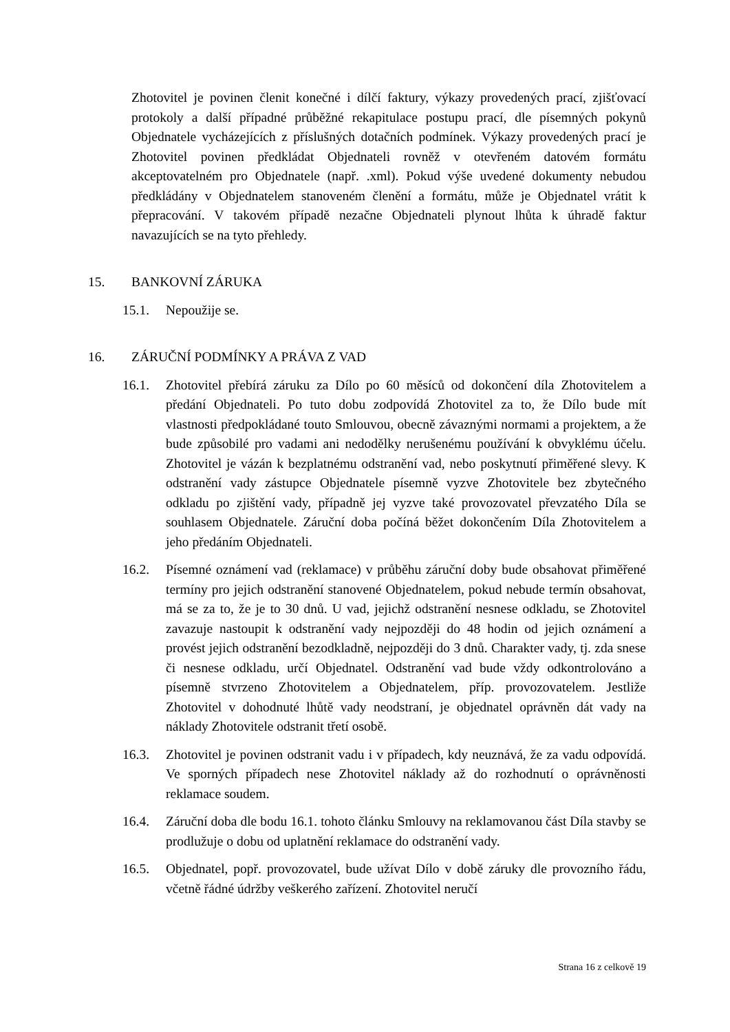Zhotovitel je povinen členit konečné i dílčí faktury, výkazy provedených prací, zjišťovací protokoly a další případné průběžné rekapitulace postupu prací, dle písemných pokynů Objednatele vycházejících z příslušných dotačních podmínek. Výkazy provedených prací je Zhotovitel povinen předkládat Objednateli rovněž v otevřeném datovém formátu akceptovatelném pro Objednatele (např. .xml). Pokud výše uvedené dokumenty nebudou předkládány v Objednatelem stanoveném členění a formátu, může je Objednatel vrátit k přepracování. V takovém případě nezačne Objednateli plynout lhůta k úhradě faktur navazujících se na tyto přehledy.
15. BANKOVNÍ ZÁRUKA
15.1. Nepoužije se.
16. ZÁRUČNÍ PODMÍNKY A PRÁVA Z VAD
16.1. Zhotovitel přebírá záruku za Dílo po 60 měsíců od dokončení díla Zhotovitelem a předání Objednateli. Po tuto dobu zodpovídá Zhotovitel za to, že Dílo bude mít vlastnosti předpokládané touto Smlouvou, obecně závaznými normami a projektem, a že bude způsobilé pro vadami ani nedodělky nerušenému používání k obvyklému účelu. Zhotovitel je vázán k bezplatnému odstranění vad, nebo poskytnutí přiměřené slevy. K odstranění vady zástupce Objednatele písemně vyzve Zhotovitele bez zbytečného odkladu po zjištění vady, případně jej vyzve také provozovatel převzatého Díla se souhlasem Objednatele. Záruční doba počíná běžet dokončením Díla Zhotovitelem a jeho předáním Objednateli.
16.2. Písemné oznámení vad (reklamace) v průběhu záruční doby bude obsahovat přiměřené termíny pro jejich odstranění stanovené Objednatelem, pokud nebude termín obsahovat, má se za to, že je to 30 dnů. U vad, jejichž odstranění nesnese odkladu, se Zhotovitel zavazuje nastoupit k odstranění vady nejpozději do 48 hodin od jejich oznámení a provést jejich odstranění bezodkladně, nejpozději do 3 dnů. Charakter vady, tj. zda snese či nesnese odkladu, určí Objednatel. Odstranění vad bude vždy odkontrolováno a písemně stvrzeno Zhotovitelem a Objednatelem, příp. provozovatelem. Jestliže Zhotovitel v dohodnuté lhůtě vady neodstraní, je objednatel oprávněn dát vady na náklady Zhotovitele odstranit třetí osobě.
16.3. Zhotovitel je povinen odstranit vadu i v případech, kdy neuznává, že za vadu odpovídá. Ve sporných případech nese Zhotovitel náklady až do rozhodnutí o oprávněnosti reklamace soudem.
16.4. Záruční doba dle bodu 16.1. tohoto článku Smlouvy na reklamovanou část Díla stavby se prodlužuje o dobu od uplatnění reklamace do odstranění vady.
16.5. Objednatel, popř. provozovatel, bude užívat Dílo v době záruky dle provozního řádu, včetně řádné údržby veškerého zařízení. Zhotovitel neručí
Strana 16 z celkově 19